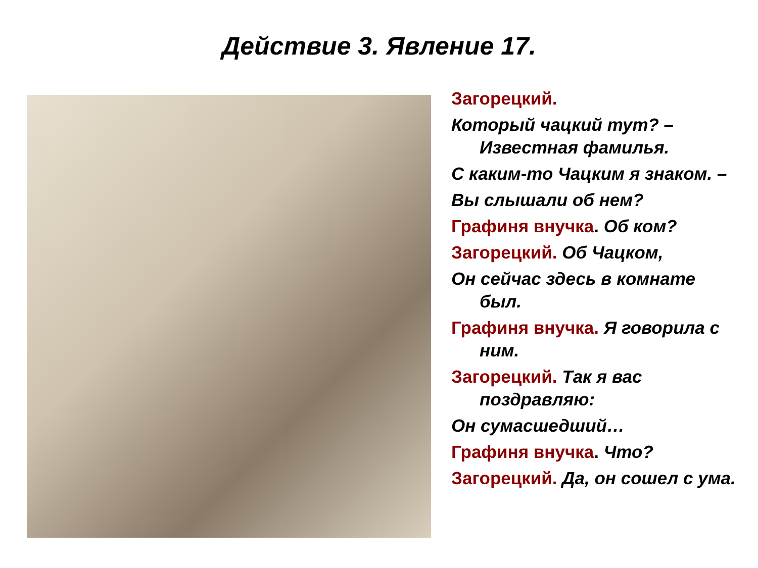Действие 3. Явление 17.
Загорецкий.
Который чацкий тут? – Известная фамилья.
С каким-то Чацким я знаком. –
Вы слышали об нем?
Графиня внучка. Об ком?
Загорецкий. Об Чацком,
Он сейчас здесь в комнате был.
Графиня внучка. Я говорила с ним.
Загорецкий. Так я вас поздравляю:
Он сумасшедший…
Графиня внучка. Что?
Загорецкий. Да, он сошел с ума.